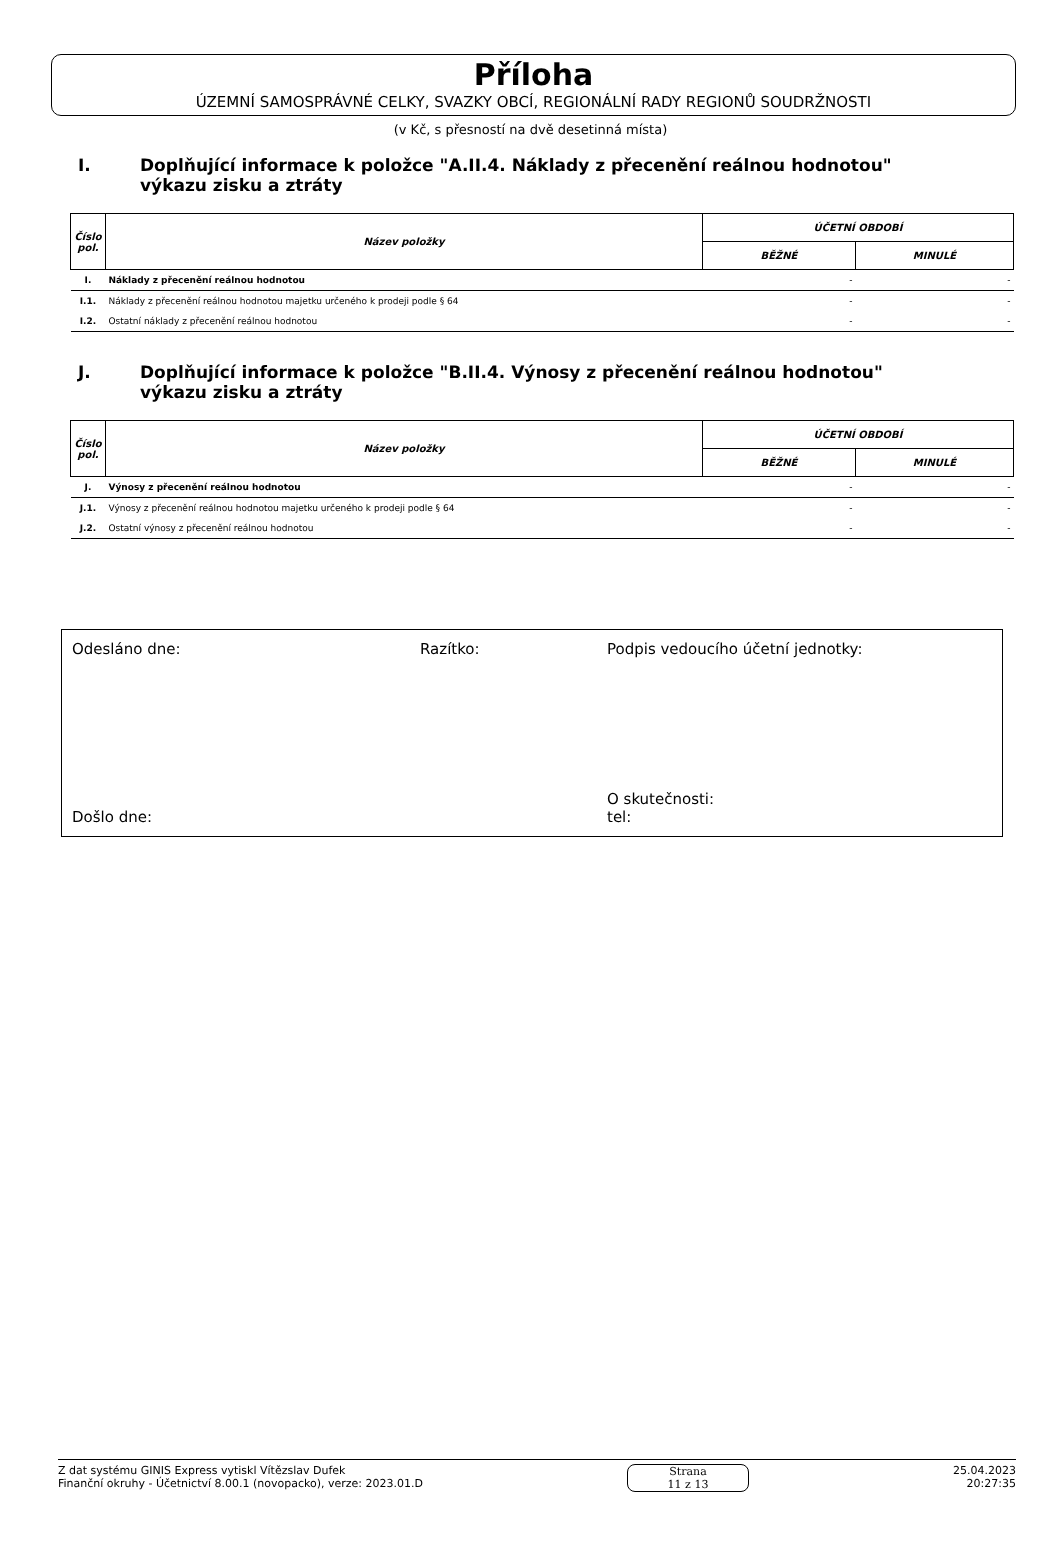Příloha
ÚZEMNÍ SAMOSPRÁVNÉ CELKY, SVAZKY OBCÍ, REGIONÁLNÍ RADY REGIONŮ SOUDRŽNOSTI
(v Kč, s přesností na dvě desetinná místa)
I. Doplňující informace k položce "A.II.4. Náklady z přecenění reálnou hodnotou"
výkazu zisku a ztráty
| Číslo pol. | Název položky | ÚČETNÍ OBDOBÍ | |
| --- | --- | --- | --- |
| | | BĚŽNÉ | MINULÉ |
| I. | Náklady z přecenění reálnou hodnotou | - | - |
| I.1. | Náklady z přecenění reálnou hodnotou majetku určeného k prodeji podle § 64 | - | - |
| I.2. | Ostatní náklady z přecenění reálnou hodnotou | - | - |
J. Doplňující informace k položce "B.II.4. Výnosy z přecenění reálnou hodnotou"
výkazu zisku a ztráty
| Číslo pol. | Název položky | ÚČETNÍ OBDOBÍ | |
| --- | --- | --- | --- |
| | | BĚŽNÉ | MINULÉ |
| J. | Výnosy z přecenění reálnou hodnotou | - | - |
| J.1. | Výnosy z přecenění reálnou hodnotou majetku určeného k prodeji podle § 64 | - | - |
| J.2. | Ostatní výnosy z přecenění reálnou hodnotou | - | - |
Odesláno dne:
Razítko:
Podpis vedoucího účetní jednotky:
Došlo dne:
O skutečnosti:
tel:
Z dat systému GINIS Express vytiskl Vítězslav Dufek
Finanční okruhy - Účetnictví 8.00.1 (novopacko), verze: 2023.01.D
Strana
11 z 13
25.04.2023
20:27:35